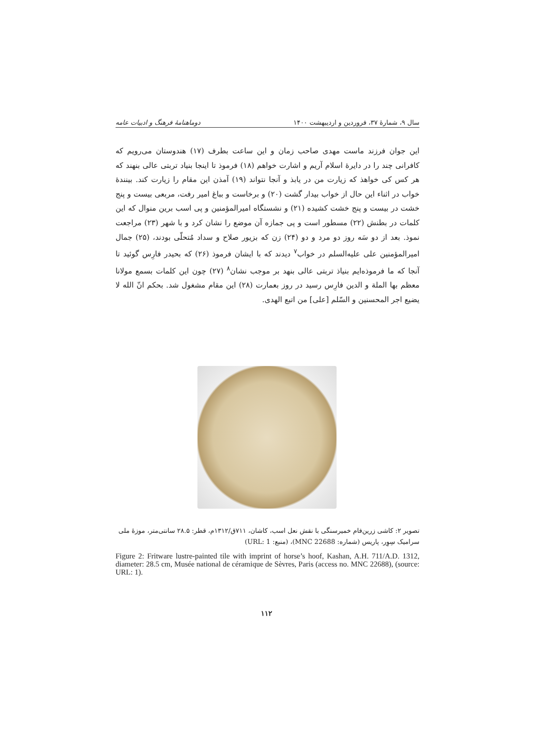سال ۹، شمارهٔ ۳۷، فروردین و اردیبهشت ۱۴۰۰ دوماهنامهٔ فرهنگ و ادبیات عامه
این جوان فرزند ماست مهدی صاحب زمان و این ساعت بطرف (۱۷) هندوستان می‌رویم که کافرانی چند را در دایرهٔ اسلام آریم و اشارت خواهم (۱۸) فرموذ تا اینجا بنیاد تربتی عالی بنهند که هر کس کی خواهذ که زیارت من در یابذ و آنجا نتواند (۱۹) آمذن این مقام را زیارت کند. بینندهٔ خواب در اثناء این حال از خواب بیدار گشت (۲۰) و برخاست و بباغ امیر رفت، مربعی بیست و پنج خشت در بیست و پنج خشت کشیده (۲۱) و نشستگاه امیرالمؤمنین و پی اسب برین منوال که این کلمات در بطنش (۲۲) مسطور است و پی جمازه آن موضع را نشان کرد و با شهر (۲۳) مراجعت نموذ. بعد از دو سَه روز دو مرد و دو (۲۴) زن که بزیور صلاح و سداد مُتحلّی بودند، (۲۵) جمال امیرالمؤمنین علی علیه‌السلم در خواب<sup>۷</sup> دیدند که با ایشان فرموذ (۲۶) که بحیدر فارِس گوئید تا آنجا که ما فرموذه‌ایم بنیاذ تربتی عالی بنهد بر موجب نشان<sup>۸</sup> (۲۷) چون این کلمات بسمع مولانا معظم بها الملة و الدین فارِس رسید در روز بعمارت (۲۸) این مقام مشغول شد. بحکم انّ الله لا یضیع اجر المحسنین و السّلم [علی] من اتبع الهدی.
تصویر ۲: کاشی زرین‌فام خمیرسنگی با نقش نعل اسب، کاشان، ۷۱۱ق/۱۳۱۲م، قطر: ۲۸.۵ سانتی‌متر، موزهٔ ملی سرامیک سِوِر، پاریس (شماره: MNC 22688)، (منبع: URL: 1)
Figure 2: Fritware lustre-painted tile with imprint of horse’s hoof, Kashan, A.H. 711/A.D. 1312, diameter: 28.5 cm, Musée national de céramique de Sèvres, Paris (access no. MNC 22688), (source: URL: 1).
۱۱۲